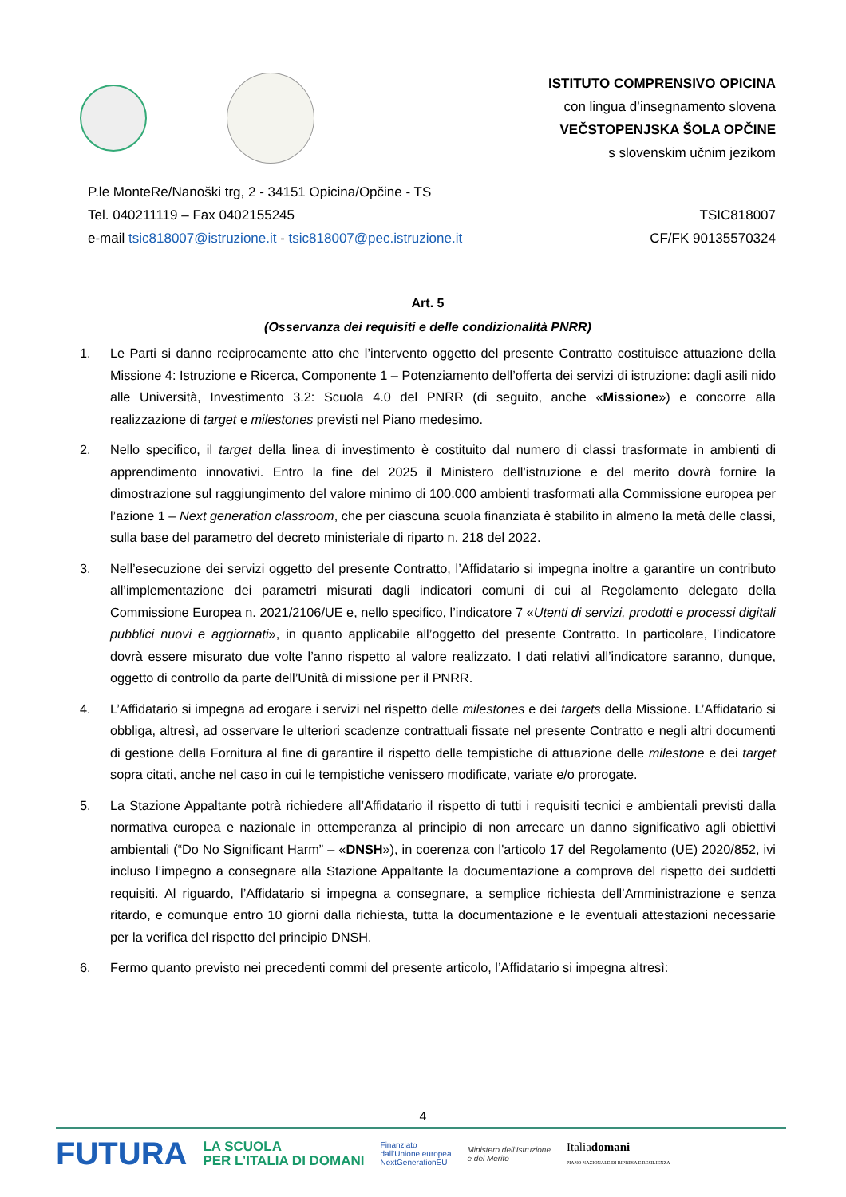ISTITUTO COMPRENSIVO OPICINA
con lingua d’insegnamento slovena
VEČSTOPENJSKA ŠOLA OPČINE
s slovenskim učnim jezikom
P.le MonteRe/Nanoški trg, 2 - 34151 Opicina/Opčine - TS
Tel. 040211119 – Fax 0402155245
e-mail tsic818007@istruzione.it - tsic818007@pec.istruzione.it
TSIC818007
CF/FK 90135570324
Art. 5
(Osservanza dei requisiti e delle condizionalità PNRR)
1. Le Parti si danno reciprocamente atto che l’intervento oggetto del presente Contratto costituisce attuazione della Missione 4: Istruzione e Ricerca, Componente 1 – Potenziamento dell’offerta dei servizi di istruzione: dagli asili nido alle Università, Investimento 3.2: Scuola 4.0 del PNRR (di seguito, anche «Missione») e concorre alla realizzazione di target e milestones previsti nel Piano medesimo.
2. Nello specifico, il target della linea di investimento è costituito dal numero di classi trasformate in ambienti di apprendimento innovativi. Entro la fine del 2025 il Ministero dell’istruzione e del merito dovrà fornire la dimostrazione sul raggiungimento del valore minimo di 100.000 ambienti trasformati alla Commissione europea per l’azione 1 – Next generation classroom, che per ciascuna scuola finanziata è stabilito in almeno la metà delle classi, sulla base del parametro del decreto ministeriale di riparto n. 218 del 2022.
3. Nell’esecuzione dei servizi oggetto del presente Contratto, l’Affidatario si impegna inoltre a garantire un contributo all’implementazione dei parametri misurati dagli indicatori comuni di cui al Regolamento delegato della Commissione Europea n. 2021/2106/UE e, nello specifico, l’indicatore 7 «Utenti di servizi, prodotti e processi digitali pubblici nuovi e aggiornati», in quanto applicabile all’oggetto del presente Contratto. In particolare, l’indicatore dovrà essere misurato due volte l’anno rispetto al valore realizzato. I dati relativi all’indicatore saranno, dunque, oggetto di controllo da parte dell’Unità di missione per il PNRR.
4. L’Affidatario si impegna ad erogare i servizi nel rispetto delle milestones e dei targets della Missione. L’Affidatario si obbliga, altresì, ad osservare le ulteriori scadenze contrattuali fissate nel presente Contratto e negli altri documenti di gestione della Fornitura al fine di garantire il rispetto delle tempistiche di attuazione delle milestone e dei target sopra citati, anche nel caso in cui le tempistiche venissero modificate, variate e/o prorogate.
5. La Stazione Appaltante potrà richiedere all’Affidatario il rispetto di tutti i requisiti tecnici e ambientali previsti dalla normativa europea e nazionale in ottemperanza al principio di non arrecare un danno significativo agli obiettivi ambientali (“Do No Significant Harm” – «DNSH»), in coerenza con l'articolo 17 del Regolamento (UE) 2020/852, ivi incluso l’impegno a consegnare alla Stazione Appaltante la documentazione a comprova del rispetto dei suddetti requisiti. Al riguardo, l’Affidatario si impegna a consegnare, a semplice richiesta dell’Amministrazione e senza ritardo, e comunque entro 10 giorni dalla richiesta, tutta la documentazione e le eventuali attestazioni necessarie per la verifica del rispetto del principio DNSH.
6. Fermo quanto previsto nei precedenti commi del presente articolo, l’Affidatario si impegna altresì:
4
FUTURA LA SCUOLA
PER L’ITALIA DI DOMANI Finanziato
dall’Unione europea
NextGenerationEU Ministero dell’Istruzione
e del Merito Italiadomani
PIANO NAZIONALE DI RIPRESA E RESILIENZA